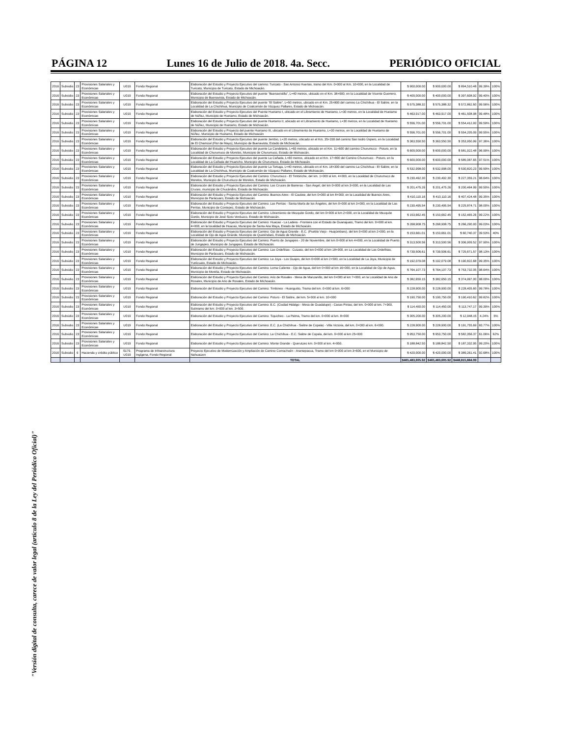PÁGINA 12 Lunes 16 de Julio de 2018. 4a. Secc. PERIÓDICO OFICIAL
"Versión digital de consulta, carece de valor legal (artículo 8 de la Ley del Periódico Oficial)"
| 2016 | Subsidio | 23 | Provisiones Salariales y Económicas | U019 | Fondo Regional | Elaboración del Estudio y Proyecto Ejecutivo del camino: Turicato - San Antonio Huertas, tramo del Km. 0+000 al Km. 10+000, en la Localidad de Turicato, Municipio de Turicato, Estado de Michoacán. | $ 900,000.00 | $ 900,000.00 | $ 894,510.48 | 99.39% | 100% |
| 2016 | Subsidio | 23 | Provisiones Salariales y Económicas | U019 | Fondo Regional | Elaboración del Estudio y Proyecto Ejecutivo del puente "Buenavistilla", L=40 metros, ubicado en el Km. 38+600, en la Localidad de Vicente Guerrero, Municipio de Buenavista, Estado de Michoacán. | $ 400,000.00 | $ 400,000.00 | $ 397,608.92 | 99.40% | 100% |
| 2016 | Subsidio | 23 | Provisiones Salariales y Económicas | U019 | Fondo Regional | Elaboración del Estudio y Proyecto Ejecutivo del puente "El Salitre", L=50 metros, ubicado en el Km. 25+800 del camino La Chichihua - El Salitre, en la Localidad de La Chichihua, Municipio de Coalcomán de Vázquez Pallares, Estado de Michoacán. | $ 575,388.32 | $ 575,388.32 | $ 572,862.60 | 99.56% | 100% |
| 2016 | Subsidio | 23 | Provisiones Salariales y Económicas | U019 | Fondo Regional | Elaboración del Estudio y Proyecto Ejecutivo del Puente Huetamo I, ubicado en el Libramiento de Huetamo, L=30 metros, en la Localidad de Huetamo de Núñez, Municipio de Huetamo, Estado de Michoacán. | $ 463,917.00 | $ 463,917.00 | $ 461,508.98 | 99.48% | 100% |
| 2016 | Subsidio | 23 | Provisiones Salariales y Económicas | U019 | Fondo Regional | Elaboración del Estudio y Proyecto Ejecutivo del puente Huetamo II, ubicado en el Libramiento de Huetamo, L=30 metros, en la Localidad de Huetamo de Núñez, Municipio de Huetamo, Estado de Michoacán. | $ 556,701.00 | $ 556,701.00 | $ 554,412.93 | 99.59% | 100% |
| 2016 | Subsidio | 23 | Provisiones Salariales y Económicas | U019 | Fondo Regional | Elaboración del Estudio y Proyecto del puente Huetamo III, ubicado en el Libramiento de Huetamo, L=30 metros, en la Localidad de Huetamo de Núñez, Municipio de Huetamo, Estado de Michoacán | $ 556,701.00 | $ 556,701.00 | $ 554,205.09 | 99.55% | 100% |
| 2016 | Subsidio | 23 | Provisiones Salariales y Económicas | U019 | Fondo Regional | Elaboración del Estudio y Proyecto Ejecutivo del puente Jembio, L=20 metros, ubicado en el Km. 35+330 del camino San Isidro Úspero, en la Localidad de El Chamizal (Flor de Mayo), Municipio de Buenavista, Estado de Michoacán. | $ 363,550.50 | $ 363,550.50 | $ 353,950.99 | 97.36% | 100% |
| 2016 | Subsidio | 23 | Provisiones Salariales y Económicas | U019 | Fondo Regional | Elaboración del Estudio y Proyecto Ejecutivo del puente La Candelaria, L=60 metros, ubicado en el Km. 11+600 del camino Churumuco - Poturo, en la Localidad de Churumuco de Morelos, Municipio de Churumuco, Estado de Michoacán. | $ 600,000.00 | $ 600,000.00 | $ 581,922.48 | 96.99% | 100% |
| 2016 | Subsidio | 23 | Provisiones Salariales y Económicas | U019 | Fondo Regional | Elaboración del Estudio y Proyecto Ejecutivo del puente La Cañada, L=60 metros, ubicado en el Km. 17+800 del Camino Churumuco - Poturo, en la Localidad de La Cañada del Huaricho, Municipio de Churumuco, Estado de Michoacán. | $ 600,000.00 | $ 600,000.00 | $ 585,087.65 | 97.51% | 100% |
| 2016 | Subsidio | 23 | Provisiones Salariales y Económicas | U019 | Fondo Regional | Elaboración del Estudio y Proyecto Ejecutivo del puente La Tortuga, L=40 metros, ubicado en el Km. 18+300 del camino La Chichihua - El Salitre, en la Localidad de La Chichihua, Municipio de Coalcomán de Vázquez Pallares, Estado de Michoacán. | $ 532,998.00 | $ 532,998.00 | $ 530,820.23 | 99.59% | 100% |
| 2016 | Subsidio | 23 | Provisiones Salariales y Económicas | U019 | Fondo Regional | Elaboración del Estudio y Proyecto Ejecutivo del Camino: Churumuco - El Timbiriche, del km. 1+000 al km. 4+000, en la Localidad de Churumuco de Morelos, Municipio de Churumuco de Morelos, Estado de Michoacán. | $ 230,492.30 | $ 230,492.30 | $ 227,359.21 | 98.64% | 100% |
| 2016 | Subsidio | 23 | Provisiones Salariales y Económicas | U019 | Fondo Regional | Elaboración del Estudio y Proyecto Ejecutivo del Camino: Las Cruces de Barreras - San Ángel, del km 0+000 al km 3+000, en la Localidad de Las Cruces, municipio de Chucándiro, Estado de Michoacán. | $ 201,475.26 | $ 201,475.26 | $ 200,464.99 | 99.50% | 100% |
| 2016 | Subsidio | 23 | Provisiones Salariales y Económicas | U019 | Fondo Regional | Elaboración del Estudio y Proyecto Ejecutivo del Camino: Buenos Aires - El Caulote, del km 0+000 al km 8+000, en la Localidad de Buenos Aires, Municipio de Parácuaro, Estado de Michoacán. | $ 410,110.16 | $ 410,110.16 | $ 407,424.48 | 99.35% | 100% |
| 2016 | Subsidio | 23 | Provisiones Salariales y Económicas | U019 | Fondo Regional | Elaboración del Estudio y Proyecto Ejecutivo del Camino: Las Peritas - Santa María de los Ángeles, del km 0+000 al km 3+000, en la Localidad de Las Peritas, Municipio de Contepec, Estado de Michoacán. | $ 230,495.54 | $ 230,495.54 | $ 225,874.71 | 98.00% | 100% |
| 2016 | Subsidio | 23 | Provisiones Salariales y Económicas | U019 | Fondo Regional | Elaboración del Estudio y Proyecto Ejecutivo del Camino: Libramiento de Mezquite Gordo, del km 0+000 al km 2+000, en la Localidad de Mezquite Gordo, Municipio de José Sixto Verduzco, Estado de Michoacán. | $ 153,662.45 | $ 153,662.45 | $ 152,465.26 | 99.22% | 100% |
| 2016 | Subsidio | 23 | Provisiones Salariales y Económicas | U019 | Fondo Regional | Elaboración del Estudio y Proyecto Ejecutivo del Camino: Huacao - La Ladera - Frontera con el Estado de Guanajuato, Tramo del km. 0+000 al km. 4+000, en la localidad de Huacao, Municipio de Santa Ana Maya, Estado de Michoacán. | $ 268,908.75 | $ 268,908.75 | $ 266,290.93 | 99.03% | 100% |
| 2016 | Subsidio | 23 | Provisiones Salariales y Económicas | U019 | Fondo Regional | Elaboración del Estudio y Proyecto Ejecutivo del Camino: Ojo de Agua Grande - E.C. (Pueblo Viejo - Huajúmbaro), del km 0+000 al km 2+000, en la Localidad de Ojo de Agua Grande, Municipio de Queréndaro, Estado de Michoacán. | $ 153,661.01 | $ 153,661.01 | $ 60,740.37 | 39.53% | 40% |
| 2016 | Subsidio | 23 | Provisiones Salariales y Económicas | U019 | Fondo Regional | Elaboración del Estudio y Proyecto Ejecutivo del Camino: Puerto de Jungapeo - 20 de Noviembre, del km 0+000 al km 4+000, en la Localidad de Puerto de Jungapeo, Municipio de Jungapeo, Estado de Michoacán. | $ 313,500.56 | $ 313,500.56 | $ 306,909.52 | 97.90% | 100% |
| 2016 | Subsidio | 23 | Provisiones Salariales y Económicas | U019 | Fondo Regional | Elaboración del Estudio y Proyecto Ejecutivo del Camino: Las Ordeñitas - Cutzato, del km 0+000 al km 18+000, en La Localidad de Las Ordeñitas, Municipio de Parácuaro, Estado de Michoacán. | $ 739,506.61 | $ 739,506.61 | $ 725,671.57 | 98.13% | 100% |
| 2016 | Subsidio | 23 | Provisiones Salariales y Económicas | U019 | Fondo Regional | Elaboración del Estudio y Proyecto Ejecutivo del Camino: La Joya - Los Guajes, del km 0+000 al km 2+500, en la Localidad de La Joya, Municipio de Yurécuaro, Estado de Michoacán. | $ 192,079.08 | $ 192,079.08 | $ 190,822.68 | 99.35% | 100% |
| 2016 | Subsidio | 23 | Provisiones Salariales y Económicas | U019 | Fondo Regional | Elaboración del Estudio y Proyecto Ejecutivo del Camino: Loma Caliente - Ojo de Agua, del km 0+000 al km 16+000, en la Localidad de Ojo de Agua, Municipio de Morelia, Estado de Michoacán. | $ 764,107.73 | $ 764,107.73 | $ 753,732.05 | 98.64% | 100% |
| 2016 | Subsidio | 23 | Provisiones Salariales y Económicas | U019 | Fondo Regional | Elaboración del Estudio y Proyecto Ejecutivo del Camino: Ario de Rosales - Mesa de Manzanillo, del km 0+000 al km 7+000, en la Localidad de Ario de Rosales, Municipio de Ario de Rosales, Estado de Michoacán. | $ 382,650.15 | $ 382,650.15 | $ 374,997.00 | 98.00% | 100% |
| 2016 | Subsidio | 23 | Provisiones Salariales y Económicas | U019 | Fondo Regional | Elaboración del Estudio y Proyecto Ejecutivo del Camino: Timbineo - Huanguitio, Tramo del km. 0+000 al km. 6+000 | $ 228,900.00 | $ 228,900.00 | $ 228,405.60 | 99.78% | 100% |
| 2016 | Subsidio | 23 | Provisiones Salariales y Económicas | U019 | Fondo Regional | Elaboración del Estudio y Proyecto Ejecutivo del Camino: Poturo - El Salitre, del km. 5+000 al km. 10+000 | $ 190,750.00 | $ 190,750.00 | $ 190,410.62 | 99.82% | 100% |
| 2016 | Subsidio | 23 | Provisiones Salariales y Económicas | U019 | Fondo Regional | Elaboración del Estudio y Proyecto Ejecutivo del Camino: E.C. (Ciudad Hidalgo - Mesa de Guadalupe) - Casas Pintas, del km. 0+000 al km. 7+900, Subtramo del km. 0+000 al km. 3+500. | $ 114,450.00 | $ 114,450.00 | $ 113,747.17 | 99.39% | 100% |
| 2016 | Subsidio | 23 | Provisiones Salariales y Económicas | U019 | Fondo Regional | Elaboración del Estudio y Proyecto Ejecutivo del Camino: Tiquicheo - La Palma, Tramo del km. 0+000 al km. 8+000 | $ 305,200.00 | $ 305,200.00 | $ 12,948.15 | 4.24% | 5% |
| 2016 | Subsidio | 23 | Provisiones Salariales y Económicas | U019 | Fondo Regional | Elaboración del Estudio y Proyecto Ejecutivo del Camino: E.C. (La Chichihua - Salitre de Copala) - Villa Victoria, del km. 0+000 al km. 6+000. | $ 228,900.00 | $ 228,900.00 | $ 191,755.69 | 83.77% | 100% |
| 2016 | Subsidio | 23 | Provisiones Salariales y Económicas | U019 | Fondo Regional | Elaboración del Estudio y Proyecto Ejecutivo del Camino: La Chichihua - E.C. Salitre de Copala, del km. 0+000 al km 25+000 | $ 953,750.00 | $ 953,750.00 | $ 582,356.37 | 61.06% | 62% |
| 2016 | Subsidio | 23 | Provisiones Salariales y Económicas | U019 | Fondo Regional | Elaboración del Estudio y Proyecto Ejecutivo del Camino: Monte Grande - Querutzeo km. 0+000 al km. 4+950. | $ 188,842.50 | $ 188,842.50 | $ 187,332.95 | 99.20% | 100% |
| 2016 | Subsidio | 6 | Hacienda y crédito público | S179, U019 | Programa de Infraestructura Ingígena, Fondo Regional | Proyecto Ejecutivo de Modernización y Ampliación de Camino Comachuén - Arantepacua, Tramo del km 0+000 al km 3+600, en el Municipio de Nahuatzen | $ 420,000.00 | $ 420,000.00 | $ 389,261.41 | 92.68% | 100% |
| | | | | | | TOTAL | $465,483,605.92 | $465,483,605.92 | $448,815,884.99 | | |